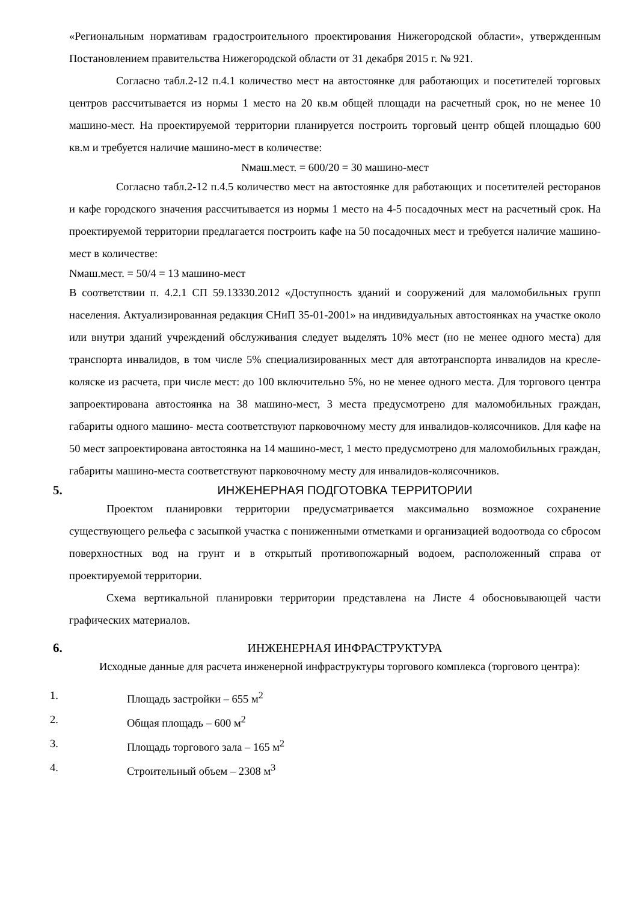«Региональным нормативам градостроительного проектирования Нижегородской области», утвержденным Постановлением правительства Нижегородской области от 31 декабря 2015 г. № 921.
Согласно табл.2-12 п.4.1 количество мест на автостоянке для работающих и посетителей торговых центров рассчитывается из нормы 1 место на 20 кв.м общей площади на расчетный срок, но не менее 10 машино-мест. На проектируемой территории планируется построить торговый центр общей площадью 600 кв.м и требуется наличие машино-мест в количестве:
Nмаш.мест. = 600/20 = 30 машино-мест
Согласно табл.2-12 п.4.5 количество мест на автостоянке для работающих и посетителей ресторанов и кафе городского значения рассчитывается из нормы 1 место на 4-5 посадочных мест на расчетный срок. На проектируемой территории предлагается построить кафе на 50 посадочных мест и требуется наличие машино-мест в количестве:
Nмаш.мест. = 50/4 = 13 машино-мест
В соответствии п. 4.2.1 СП 59.13330.2012 «Доступность зданий и сооружений для маломобильных групп населения. Актуализированная редакция СНиП 35-01-2001» на индивидуальных автостоянках на участке около или внутри зданий учреждений обслуживания следует выделять 10% мест (но не менее одного места) для транспорта инвалидов, в том числе 5% специализированных мест для автотранспорта инвалидов на кресле-коляске из расчета, при числе мест: до 100 включительно 5%, но не менее одного места. Для торгового центра запроектирована автостоянка на 38 машино-мест, 3 места предусмотрено для маломобильных граждан, габариты одного машино- места соответствуют парковочному месту для инвалидов-колясочников. Для кафе на 50 мест запроектирована автостоянка на 14 машино-мест, 1 место предусмотрено для маломобильных граждан, габариты машино-места соответствуют парковочному месту для инвалидов-колясочников.
5. ИНЖЕНЕРНАЯ ПОДГОТОВКА ТЕРРИТОРИИ
Проектом планировки территории предусматривается максимально возможное сохранение существующего рельефа с засыпкой участка с пониженными отметками и организацией водоотвода со сбросом поверхностных вод на грунт и в открытый противопожарный водоем, расположенный справа от проектируемой территории.
Схема вертикальной планировки территории представлена на Листе 4 обосновывающей части графических материалов.
6. ИНЖЕНЕРНАЯ ИНФРАСТРУКТУРА
Исходные данные для расчета инженерной инфраструктуры торгового комплекса (торгового центра):
1. Площадь застройки – 655 м<sup>2</sup>
2. Общая площадь – 600 м<sup>2</sup>
3. Площадь торгового зала – 165 м<sup>2</sup>
4. Строительный объем – 2308 м<sup>3</sup>